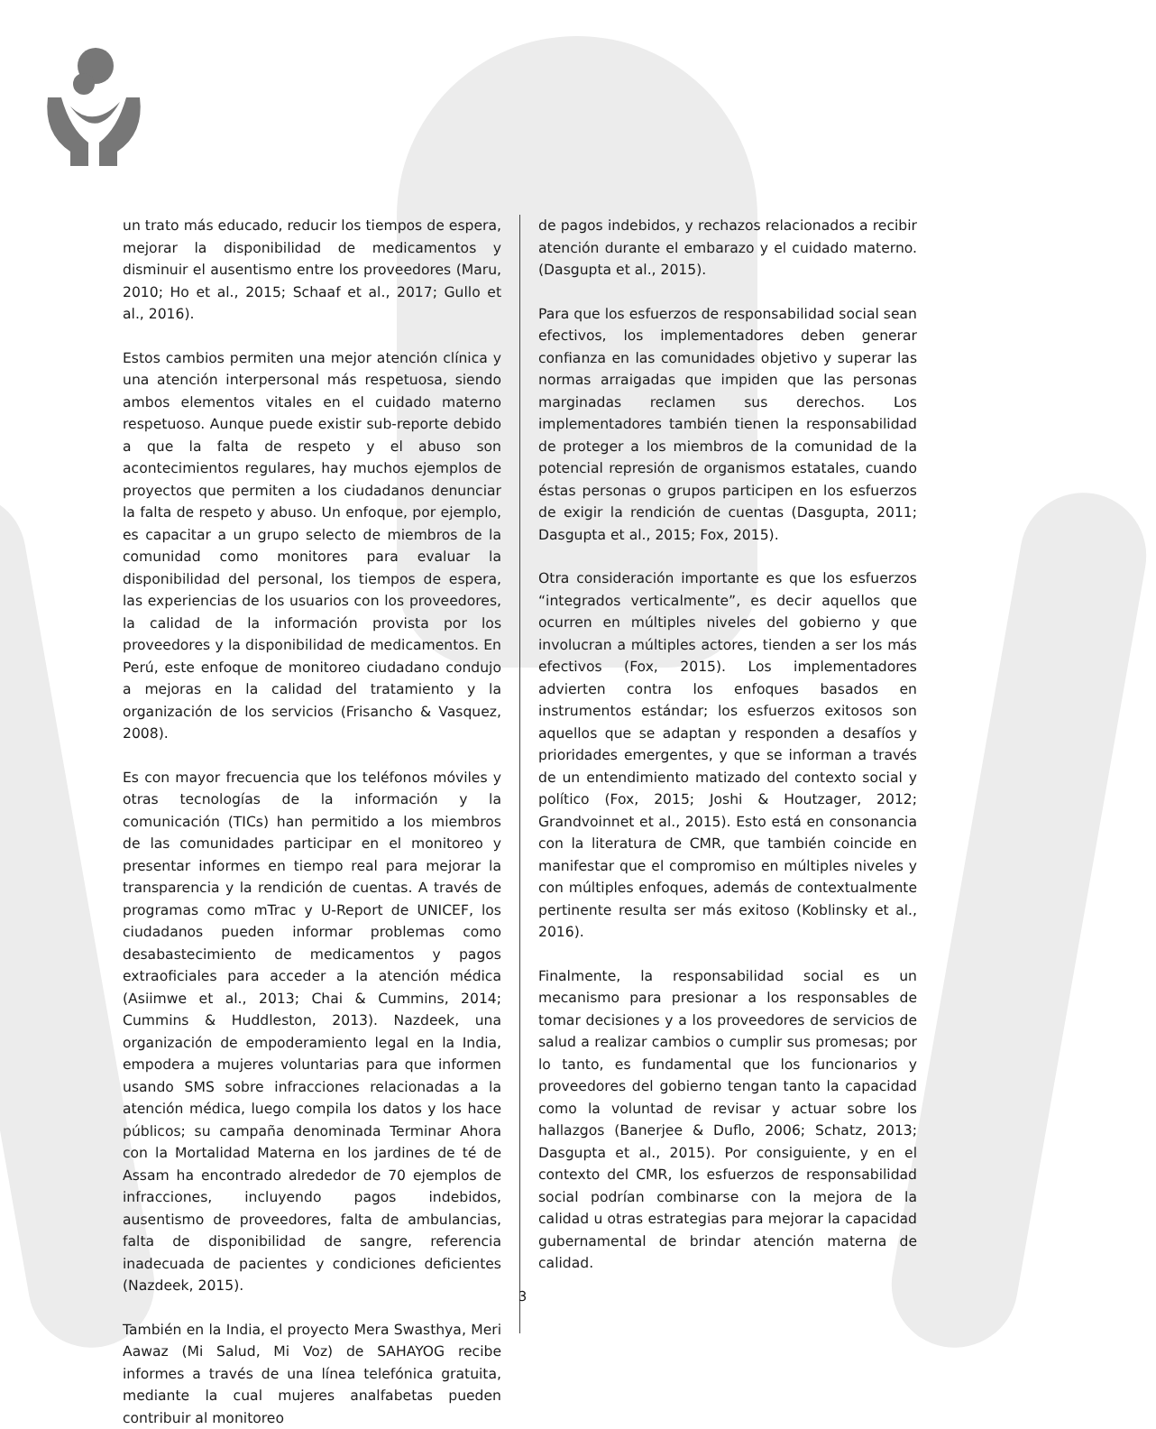un trato más educado, reducir los tiempos de espera, mejorar la disponibilidad de medicamentos y disminuir el ausentismo entre los proveedores (Maru, 2010; Ho et al., 2015; Schaaf et al., 2017; Gullo et al., 2016).
Estos cambios permiten una mejor atención clínica y una atención interpersonal más respetuosa, siendo ambos elementos vitales en el cuidado materno respetuoso. Aunque puede existir sub-reporte debido a que la falta de respeto y el abuso son acontecimientos regulares, hay muchos ejemplos de proyectos que permiten a los ciudadanos denunciar la falta de respeto y abuso. Un enfoque, por ejemplo, es capacitar a un grupo selecto de miembros de la comunidad como monitores para evaluar la disponibilidad del personal, los tiempos de espera, las experiencias de los usuarios con los proveedores, la calidad de la información provista por los proveedores y la disponibilidad de medicamentos. En Perú, este enfoque de monitoreo ciudadano condujo a mejoras en la calidad del tratamiento y la organización de los servicios (Frisancho & Vasquez, 2008).
Es con mayor frecuencia que los teléfonos móviles y otras tecnologías de la información y la comunicación (TICs) han permitido a los miembros de las comunidades participar en el monitoreo y presentar informes en tiempo real para mejorar la transparencia y la rendición de cuentas. A través de programas como mTrac y U-Report de UNICEF, los ciudadanos pueden informar problemas como desabastecimiento de medicamentos y pagos extraoficiales para acceder a la atención médica (Asiimwe et al., 2013; Chai & Cummins, 2014; Cummins & Huddleston, 2013). Nazdeek, una organización de empoderamiento legal en la India, empodera a mujeres voluntarias para que informen usando SMS sobre infracciones relacionadas a la atención médica, luego compila los datos y los hace públicos; su campaña denominada Terminar Ahora con la Mortalidad Materna en los jardines de té de Assam ha encontrado alrededor de 70 ejemplos de infracciones, incluyendo pagos indebidos, ausentismo de proveedores, falta de ambulancias, falta de disponibilidad de sangre, referencia inadecuada de pacientes y condiciones deficientes (Nazdeek, 2015).
También en la India, el proyecto Mera Swasthya, Meri Aawaz (Mi Salud, Mi Voz) de SAHAYOG recibe informes a través de una línea telefónica gratuita, mediante la cual mujeres analfabetas pueden contribuir al monitoreo
de pagos indebidos, y rechazos relacionados a recibir atención durante el embarazo y el cuidado materno. (Dasgupta et al., 2015).
Para que los esfuerzos de responsabilidad social sean efectivos, los implementadores deben generar confianza en las comunidades objetivo y superar las normas arraigadas que impiden que las personas marginadas reclamen sus derechos. Los implementadores también tienen la responsabilidad de proteger a los miembros de la comunidad de la potencial represión de organismos estatales, cuando éstas personas o grupos participen en los esfuerzos de exigir la rendición de cuentas (Dasgupta, 2011; Dasgupta et al., 2015; Fox, 2015).
Otra consideración importante es que los esfuerzos “integrados verticalmente”, es decir aquellos que ocurren en múltiples niveles del gobierno y que involucran a múltiples actores, tienden a ser los más efectivos (Fox, 2015). Los implementadores advierten contra los enfoques basados en instrumentos estándar; los esfuerzos exitosos son aquellos que se adaptan y responden a desafíos y prioridades emergentes, y que se informan a través de un entendimiento matizado del contexto social y político (Fox, 2015; Joshi & Houtzager, 2012; Grandvoinnet et al., 2015). Esto está en consonancia con la literatura de CMR, que también coincide en manifestar que el compromiso en múltiples niveles y con múltiples enfoques, además de contextualmente pertinente resulta ser más exitoso (Koblinsky et al., 2016).
Finalmente, la responsabilidad social es un mecanismo para presionar a los responsables de tomar decisiones y a los proveedores de servicios de salud a realizar cambios o cumplir sus promesas; por lo tanto, es fundamental que los funcionarios y proveedores del gobierno tengan tanto la capacidad como la voluntad de revisar y actuar sobre los hallazgos (Banerjee & Duflo, 2006; Schatz, 2013; Dasgupta et al., 2015). Por consiguiente, y en el contexto del CMR, los esfuerzos de responsabilidad social podrían combinarse con la mejora de la calidad u otras estrategias para mejorar la capacidad gubernamental de brindar atención materna de calidad.
3